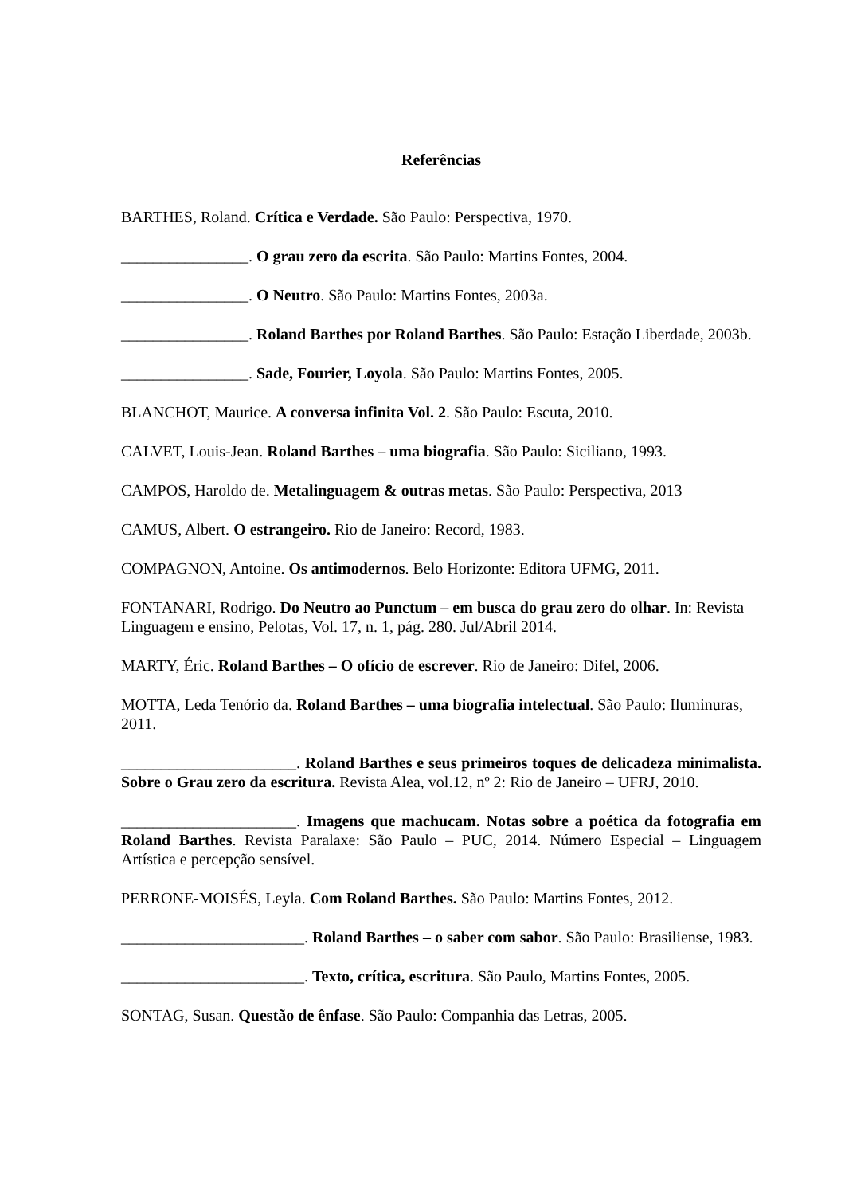Referências
BARTHES, Roland. Crítica e Verdade. São Paulo: Perspectiva, 1970.
________________. O grau zero da escrita. São Paulo: Martins Fontes, 2004.
________________. O Neutro. São Paulo: Martins Fontes, 2003a.
________________. Roland Barthes por Roland Barthes. São Paulo: Estação Liberdade, 2003b.
________________. Sade, Fourier, Loyola. São Paulo: Martins Fontes, 2005.
BLANCHOT, Maurice. A conversa infinita Vol. 2. São Paulo: Escuta, 2010.
CALVET, Louis-Jean. Roland Barthes – uma biografia. São Paulo: Siciliano, 1993.
CAMPOS, Haroldo de. Metalinguagem & outras metas. São Paulo: Perspectiva, 2013
CAMUS, Albert. O estrangeiro. Rio de Janeiro: Record, 1983.
COMPAGNON, Antoine. Os antimodernos. Belo Horizonte: Editora UFMG, 2011.
FONTANARI, Rodrigo. Do Neutro ao Punctum – em busca do grau zero do olhar. In: Revista Linguagem e ensino, Pelotas, Vol. 17, n. 1, pág. 280. Jul/Abril 2014.
MARTY, Éric. Roland Barthes – O ofício de escrever. Rio de Janeiro: Difel, 2006.
MOTTA, Leda Tenório da. Roland Barthes – uma biografia intelectual. São Paulo: Iluminuras, 2011.
______________________. Roland Barthes e seus primeiros toques de delicadeza minimalista. Sobre o Grau zero da escritura. Revista Alea, vol.12, nº 2: Rio de Janeiro – UFRJ, 2010.
______________________. Imagens que machucam. Notas sobre a poética da fotografia em Roland Barthes. Revista Paralaxe: São Paulo – PUC, 2014. Número Especial – Linguagem Artística e percepção sensível.
PERRONE-MOISÉS, Leyla. Com Roland Barthes. São Paulo: Martins Fontes, 2012.
_______________________. Roland Barthes – o saber com sabor. São Paulo: Brasiliense, 1983.
_______________________. Texto, crítica, escritura. São Paulo, Martins Fontes, 2005.
SONTAG, Susan. Questão de ênfase. São Paulo: Companhia das Letras, 2005.